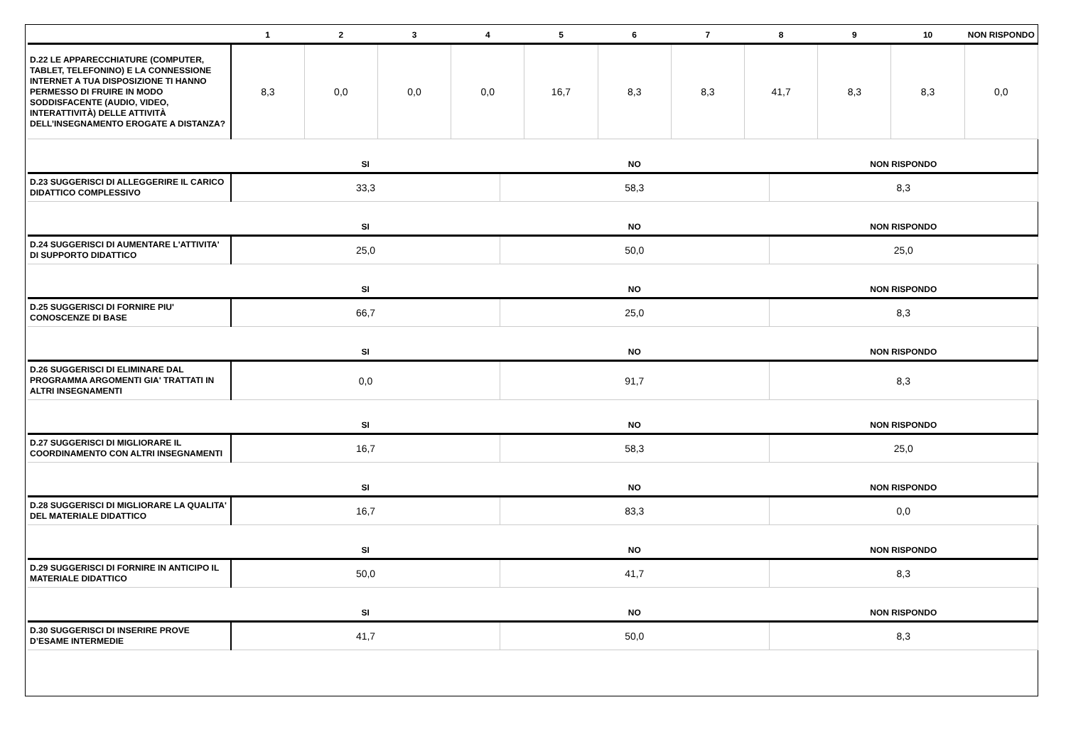| | 1 | 2 | 3 | 4 | 5 | 6 | 7 | 8 | 9 | 10 | NON RISPONDO |
| --- | --- | --- | --- | --- | --- | --- | --- | --- | --- | --- | --- |
| D.22 LE APPARECCHIATURE (COMPUTER, TABLET, TELEFONINO) E LA CONNESSIONE INTERNET A TUA DISPOSIZIONE TI HANNO PERMESSO DI FRUIRE IN MODO SODDISFACENTE (AUDIO, VIDEO, INTERATTIVITÀ) DELLE ATTIVITÀ DELL’INSEGNAMENTO EROGATE A DISTANZA? | 8,3 | 0,0 | 0,0 | 0,0 | 16,7 | 8,3 | 8,3 | 41,7 | 8,3 | 8,3 | 0,0 |
| | SI | NO | NON RISPONDO |
| --- | --- | --- | --- |
| D.23 SUGGERISCI DI ALLEGGERIRE IL CARICO DIDATTICO COMPLESSIVO | 33,3 | 58,3 | 8,3 |
| | SI | NO | NON RISPONDO |
| D.24 SUGGERISCI DI AUMENTARE L'ATTIVITA' DI SUPPORTO DIDATTICO | 25,0 | 50,0 | 25,0 |
| | SI | NO | NON RISPONDO |
| D.25 SUGGERISCI DI FORNIRE PIU' CONOSCENZE DI BASE | 66,7 | 25,0 | 8,3 |
| | SI | NO | NON RISPONDO |
| D.26 SUGGERISCI DI ELIMINARE DAL PROGRAMMA ARGOMENTI GIA' TRATTATI IN ALTRI INSEGNAMENTI | 0,0 | 91,7 | 8,3 |
| | SI | NO | NON RISPONDO |
| D.27 SUGGERISCI DI MIGLIORARE IL COORDINAMENTO CON ALTRI INSEGNAMENTI | 16,7 | 58,3 | 25,0 |
| | SI | NO | NON RISPONDO |
| D.28 SUGGERISCI DI MIGLIORARE LA QUALITA' DEL MATERIALE DIDATTICO | 16,7 | 83,3 | 0,0 |
| | SI | NO | NON RISPONDO |
| D.29 SUGGERISCI DI FORNIRE IN ANTICIPO IL MATERIALE DIDATTICO | 50,0 | 41,7 | 8,3 |
| | SI | NO | NON RISPONDO |
| D.30 SUGGERISCI DI INSERIRE PROVE D’ESAME INTERMEDIE | 41,7 | 50,0 | 8,3 |